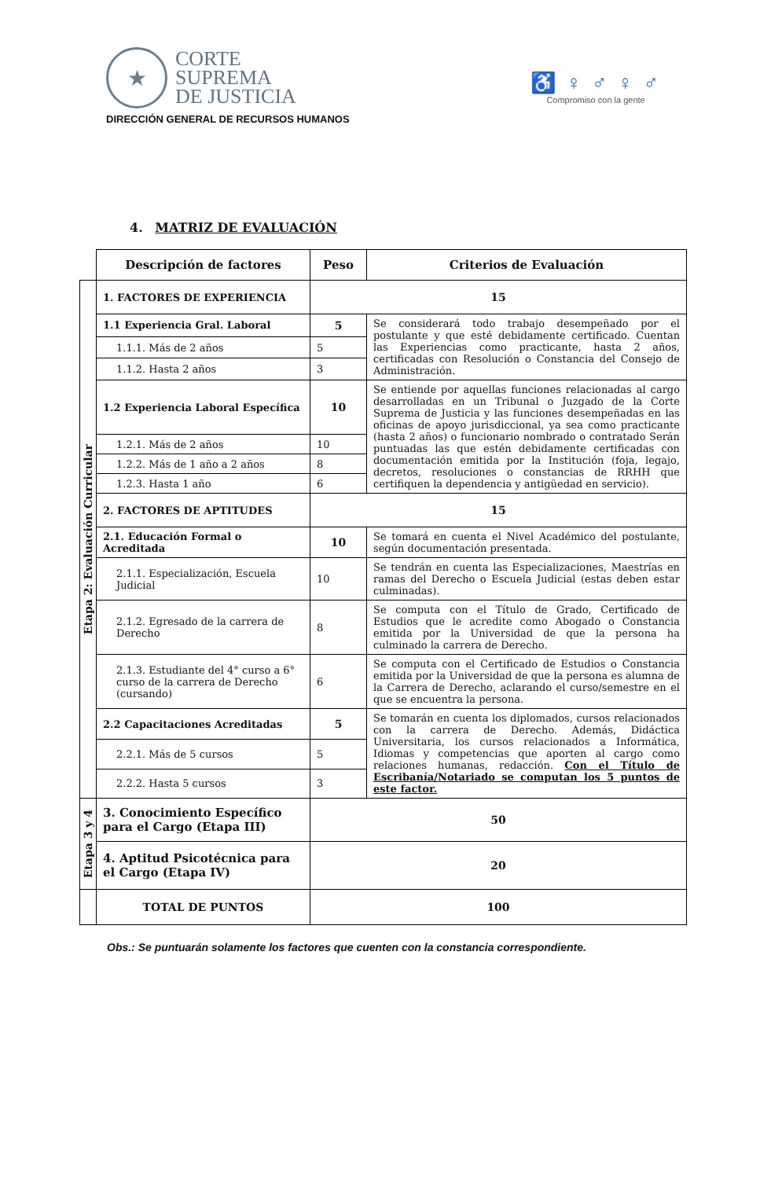★
CORTE
SUPREMA
DE JUSTICIA
DIRECCIÓN GENERAL DE RECURSOS HUMANOS
♿ ♀ ♂ ♀ ♂
Compromiso con la gente
4. MATRIZ DE EVALUACIÓN
| | Descripción de factores | Peso | Criterios de Evaluación |
| Etapa 2: Evaluación Curricular | 1. FACTORES DE EXPERIENCIA | 15 | |
| | 1.1 Experiencia Gral. Laboral | 5 | Se considerará todo trabajo desempeñado por el postulante y que esté debidamente certificado. Cuentan las Experiencias como practicante, hasta 2 años, certificadas con Resolución o Constancia del Consejo de Administración. |
| | 1.1.1. Más de 2 años | 5 | |
| | 1.1.2. Hasta 2 años | 3 | |
| | 1.2 Experiencia Laboral Específica | 10 | Se entiende por aquellas funciones relacionadas al cargo desarrolladas en un Tribunal o Juzgado de la Corte Suprema de Justicia y las funciones desempeñadas en las oficinas de apoyo jurisdiccional, ya sea como practicante (hasta 2 años) o funcionario nombrado o contratado Serán puntuadas las que estén debidamente certificadas con documentación emitida por la Institución (foja, legajo, decretos, resoluciones o constancias de RRHH que certifiquen la dependencia y antigüedad en servicio). |
| | 1.2.1. Más de 2 años | 10 | |
| | 1.2.2. Más de 1 año a 2 años | 8 | |
| | 1.2.3. Hasta 1 año | 6 | |
| | 2. FACTORES DE APTITUDES | 15 | |
| | 2.1. Educación Formal o Acreditada | 10 | Se tomará en cuenta el Nivel Académico del postulante, según documentación presentada. |
| | 2.1.1. Especialización, Escuela Judicial | 10 | Se tendrán en cuenta las Especializaciones, Maestrías en ramas del Derecho o Escuela Judicial (estas deben estar culminadas). |
| | 2.1.2. Egresado de la carrera de Derecho | 8 | Se computa con el Título de Grado, Certificado de Estudios que le acredite como Abogado o Constancia emitida por la Universidad de que la persona ha culminado la carrera de Derecho. |
| | 2.1.3. Estudiante del 4° curso a 6° curso de la carrera de Derecho (cursando) | 6 | Se computa con el Certificado de Estudios o Constancia emitida por la Universidad de que la persona es alumna de la Carrera de Derecho, aclarando el curso/semestre en el que se encuentra la persona. |
| | 2.2 Capacitaciones Acreditadas | 5 | Se tomarán en cuenta los diplomados, cursos relacionados con la carrera de Derecho. Además, Didáctica Universitaria, los cursos relacionados a Informática, Idiomas y competencias que aporten al cargo como relaciones humanas, redacción. Con el Título de Escribanía/Notariado se computan los 5 puntos de este factor. |
| | 2.2.1. Más de 5 cursos | 5 | |
| | 2.2.2. Hasta 5 cursos | 3 | |
| Etapa 3 y 4 | 3. Conocimiento Específico para el Cargo (Etapa III) | 50 | |
| | 4. Aptitud Psicotécnica para el Cargo (Etapa IV) | 20 | |
| | TOTAL DE PUNTOS | 100 | |
Obs.: Se puntuarán solamente los factores que cuenten con la constancia correspondiente.